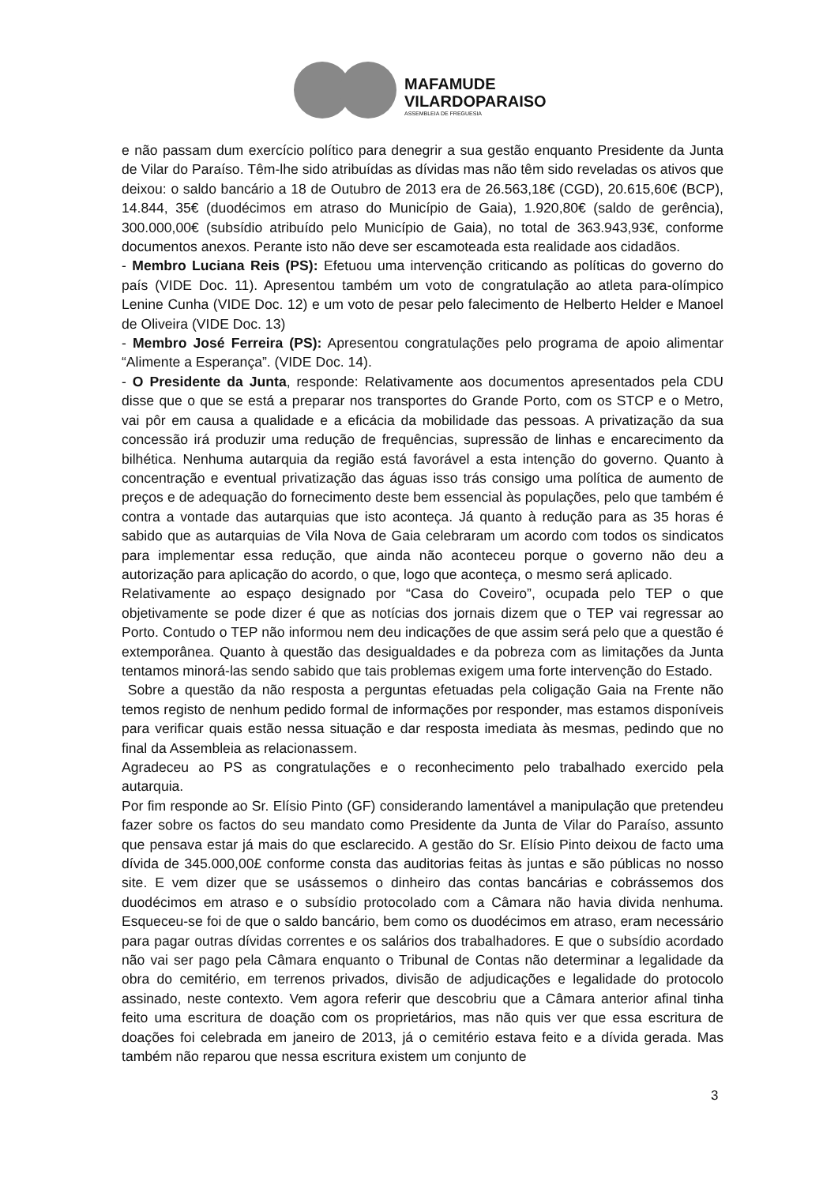MAFAMUDE
VILARDOPARAISO
ASSEMBLEIA DE FREGUESIA
e não passam dum exercício político para denegrir a sua gestão enquanto Presidente da Junta de Vilar do Paraíso. Têm-lhe sido atribuídas as dívidas mas não têm sido reveladas os ativos que deixou: o saldo bancário a 18 de Outubro de 2013 era de 26.563,18€ (CGD), 20.615,60€ (BCP), 14.844, 35€ (duodécimos em atraso do Município de Gaia), 1.920,80€ (saldo de gerência), 300.000,00€ (subsídio atribuído pelo Município de Gaia), no total de 363.943,93€, conforme documentos anexos. Perante isto não deve ser escamoteada esta realidade aos cidadãos.
- Membro Luciana Reis (PS): Efetuou uma intervenção criticando as políticas do governo do país (VIDE Doc. 11). Apresentou também um voto de congratulação ao atleta para-olímpico Lenine Cunha (VIDE Doc. 12) e um voto de pesar pelo falecimento de Helberto Helder e Manoel de Oliveira (VIDE Doc. 13)
- Membro José Ferreira (PS): Apresentou congratulações pelo programa de apoio alimentar “Alimente a Esperança”. (VIDE Doc. 14).
- O Presidente da Junta, responde: Relativamente aos documentos apresentados pela CDU disse que o que se está a preparar nos transportes do Grande Porto, com os STCP e o Metro, vai pôr em causa a qualidade e a eficácia da mobilidade das pessoas. A privatização da sua concessão irá produzir uma redução de frequências, supressão de linhas e encarecimento da bilhética. Nenhuma autarquia da região está favorável a esta intenção do governo. Quanto à concentração e eventual privatização das águas isso trás consigo uma política de aumento de preços e de adequação do fornecimento deste bem essencial às populações, pelo que também é contra a vontade das autarquias que isto aconteça. Já quanto à redução para as 35 horas é sabido que as autarquias de Vila Nova de Gaia celebraram um acordo com todos os sindicatos para implementar essa redução, que ainda não aconteceu porque o governo não deu a autorização para aplicação do acordo, o que, logo que aconteça, o mesmo será aplicado.
Relativamente ao espaço designado por “Casa do Coveiro”, ocupada pelo TEP o que objetivamente se pode dizer é que as notícias dos jornais dizem que o TEP vai regressar ao Porto. Contudo o TEP não informou nem deu indicações de que assim será pelo que a questão é extemporânea. Quanto à questão das desigualdades e da pobreza com as limitações da Junta tentamos minorá-las sendo sabido que tais problemas exigem uma forte intervenção do Estado.
Sobre a questão da não resposta a perguntas efetuadas pela coligação Gaia na Frente não temos registo de nenhum pedido formal de informações por responder, mas estamos disponíveis para verificar quais estão nessa situação e dar resposta imediata às mesmas, pedindo que no final da Assembleia as relacionassem.
Agradeceu ao PS as congratulações e o reconhecimento pelo trabalhado exercido pela autarquia.
Por fim responde ao Sr. Elísio Pinto (GF) considerando lamentável a manipulação que pretendeu fazer sobre os factos do seu mandato como Presidente da Junta de Vilar do Paraíso, assunto que pensava estar já mais do que esclarecido. A gestão do Sr. Elísio Pinto deixou de facto uma dívida de 345.000,00£ conforme consta das auditorias feitas às juntas e são públicas no nosso site. E vem dizer que se usássemos o dinheiro das contas bancárias e cobrássemos dos duodécimos em atraso e o subsídio protocolado com a Câmara não havia divida nenhuma. Esqueceu-se foi de que o saldo bancário, bem como os duodécimos em atraso, eram necessário para pagar outras dívidas correntes e os salários dos trabalhadores. E que o subsídio acordado não vai ser pago pela Câmara enquanto o Tribunal de Contas não determinar a legalidade da obra do cemitério, em terrenos privados, divisão de adjudicações e legalidade do protocolo assinado, neste contexto. Vem agora referir que descobriu que a Câmara anterior afinal tinha feito uma escritura de doação com os proprietários, mas não quis ver que essa escritura de doações foi celebrada em janeiro de 2013, já o cemitério estava feito e a dívida gerada. Mas também não reparou que nessa escritura existem um conjunto de
3